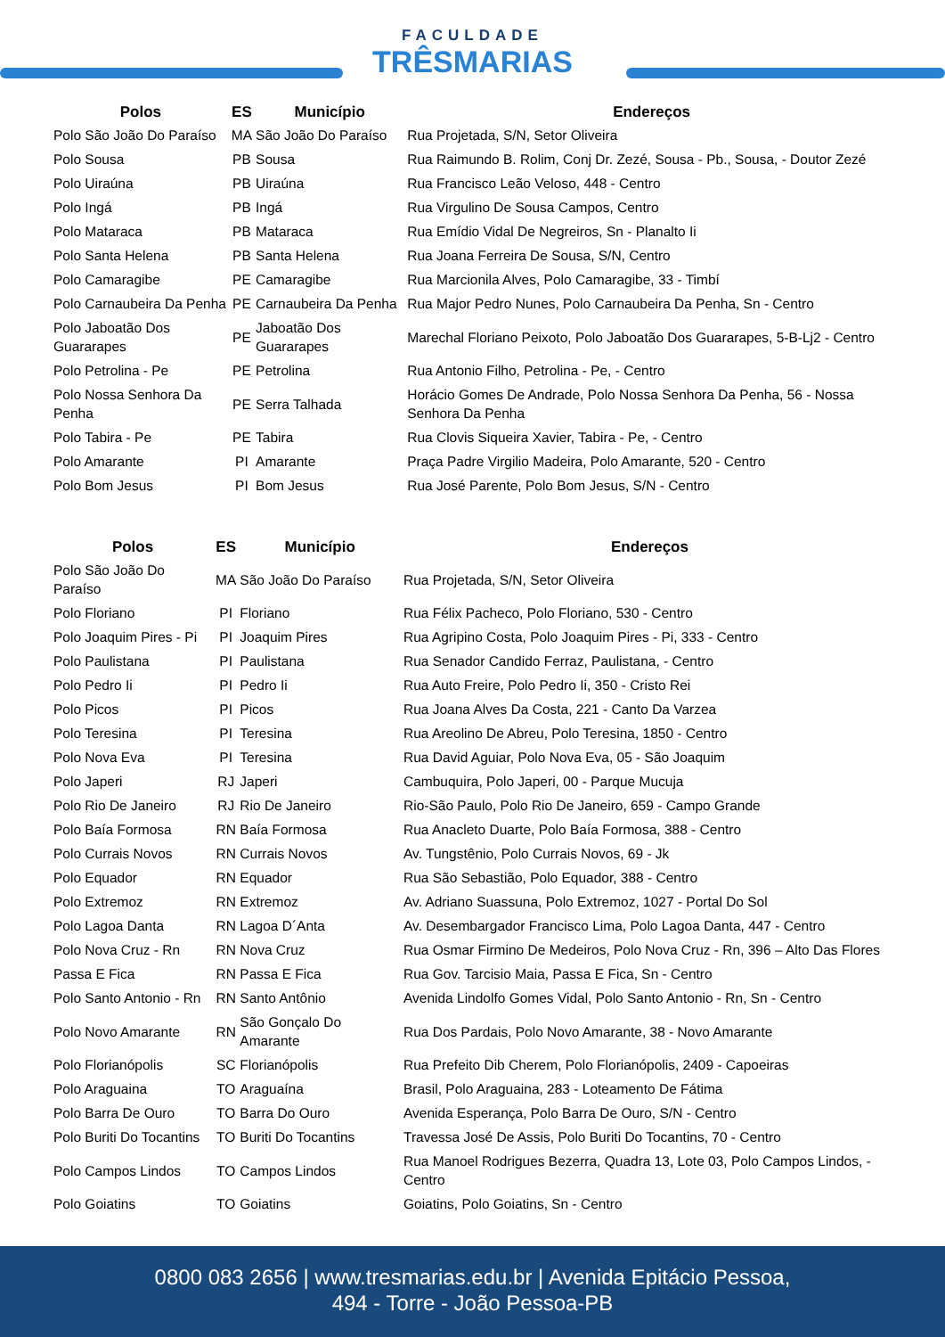FACULDADE
TRÊSMARIAS
| Polos | ES | Município | Endereços |
| --- | --- | --- | --- |
| Polo São João Do Paraíso | MA | São João Do Paraíso | Rua Projetada, S/N, Setor Oliveira |
| Polo Sousa | PB | Sousa | Rua Raimundo B. Rolim, Conj Dr. Zezé, Sousa - Pb., Sousa, - Doutor Zezé |
| Polo Uiraúna | PB | Uiraúna | Rua Francisco Leão Veloso, 448 - Centro |
| Polo Ingá | PB | Ingá | Rua Virgulino De Sousa Campos, Centro |
| Polo Mataraca | PB | Mataraca | Rua Emídio Vidal De Negreiros, Sn - Planalto Ii |
| Polo Santa Helena | PB | Santa Helena | Rua Joana Ferreira De Sousa, S/N, Centro |
| Polo Camaragibe | PE | Camaragibe | Rua Marcionila Alves, Polo Camaragibe, 33 - Timbí |
| Polo Carnaubeira Da Penha | PE | Carnaubeira Da Penha | Rua Major Pedro Nunes, Polo Carnaubeira Da Penha, Sn - Centro |
| Polo Jaboatão Dos Guararapes | PE | Jaboatão Dos Guararapes | Marechal Floriano Peixoto, Polo Jaboatão Dos Guararapes, 5-B-Lj2 - Centro |
| Polo Petrolina - Pe | PE | Petrolina | Rua Antonio Filho, Petrolina - Pe, - Centro |
| Polo Nossa Senhora Da Penha | PE | Serra Talhada | Horácio Gomes De Andrade, Polo Nossa Senhora Da Penha, 56 - Nossa Senhora Da Penha |
| Polo Tabira - Pe | PE | Tabira | Rua Clovis Siqueira Xavier, Tabira - Pe, - Centro |
| Polo Amarante | PI | Amarante | Praça Padre Virgilio Madeira, Polo Amarante, 520 - Centro |
| Polo Bom Jesus | PI | Bom Jesus | Rua José Parente, Polo Bom Jesus, S/N - Centro |
| Polos | ES | Município | Endereços |
| --- | --- | --- | --- |
| Polo São João Do Paraíso | MA | São João Do Paraíso | Rua Projetada, S/N, Setor Oliveira |
| Polo Floriano | PI | Floriano | Rua Félix Pacheco, Polo Floriano, 530 - Centro |
| Polo Joaquim Pires - Pi | PI | Joaquim Pires | Rua Agripino Costa, Polo Joaquim Pires - Pi, 333 - Centro |
| Polo Paulistana | PI | Paulistana | Rua Senador Candido Ferraz, Paulistana, - Centro |
| Polo Pedro Ii | PI | Pedro Ii | Rua Auto Freire, Polo Pedro Ii, 350 - Cristo Rei |
| Polo Picos | PI | Picos | Rua Joana Alves Da Costa, 221 - Canto Da Varzea |
| Polo Teresina | PI | Teresina | Rua Areolino De Abreu, Polo Teresina, 1850 - Centro |
| Polo Nova Eva | PI | Teresina | Rua David Aguiar, Polo Nova Eva, 05 - São Joaquim |
| Polo Japeri | RJ | Japeri | Cambuquira, Polo Japeri, 00 - Parque Mucuja |
| Polo Rio De Janeiro | RJ | Rio De Janeiro | Rio-São Paulo, Polo Rio De Janeiro, 659 - Campo Grande |
| Polo Baía Formosa | RN | Baía Formosa | Rua Anacleto Duarte, Polo Baía Formosa, 388 - Centro |
| Polo Currais Novos | RN | Currais Novos | Av. Tungstênio, Polo Currais Novos, 69 - Jk |
| Polo Equador | RN | Equador | Rua São Sebastião, Polo Equador, 388 - Centro |
| Polo Extremoz | RN | Extremoz | Av. Adriano Suassuna, Polo Extremoz, 1027 - Portal Do Sol |
| Polo Lagoa Danta | RN | Lagoa D´Anta | Av. Desembargador Francisco Lima, Polo Lagoa Danta, 447 - Centro |
| Polo Nova Cruz - Rn | RN | Nova Cruz | Rua Osmar Firmino De Medeiros, Polo Nova Cruz - Rn, 396 – Alto Das Flores |
| Passa E Fica | RN | Passa E Fica | Rua Gov. Tarcisio Maia, Passa E Fica, Sn - Centro |
| Polo Santo Antonio - Rn | RN | Santo Antônio | Avenida Lindolfo Gomes Vidal, Polo Santo Antonio - Rn, Sn - Centro |
| Polo Novo Amarante | RN | São Gonçalo Do Amarante | Rua Dos Pardais, Polo Novo Amarante, 38 - Novo Amarante |
| Polo Florianópolis | SC | Florianópolis | Rua Prefeito Dib Cherem, Polo Florianópolis, 2409 - Capoeiras |
| Polo Araguaina | TO | Araguaína | Brasil, Polo Araguaina, 283 - Loteamento De Fátima |
| Polo Barra De Ouro | TO | Barra Do Ouro | Avenida Esperança, Polo Barra De Ouro, S/N - Centro |
| Polo Buriti Do Tocantins | TO | Buriti Do Tocantins | Travessa José De Assis, Polo Buriti Do Tocantins, 70 - Centro |
| Polo Campos Lindos | TO | Campos Lindos | Rua Manoel Rodrigues Bezerra, Quadra 13, Lote 03, Polo Campos Lindos, - Centro |
| Polo Goiatins | TO | Goiatins | Goiatins, Polo Goiatins, Sn - Centro |
0800 083 2656 | www.tresmarias.edu.br | Avenida Epitácio Pessoa,
494 - Torre - João Pessoa-PB